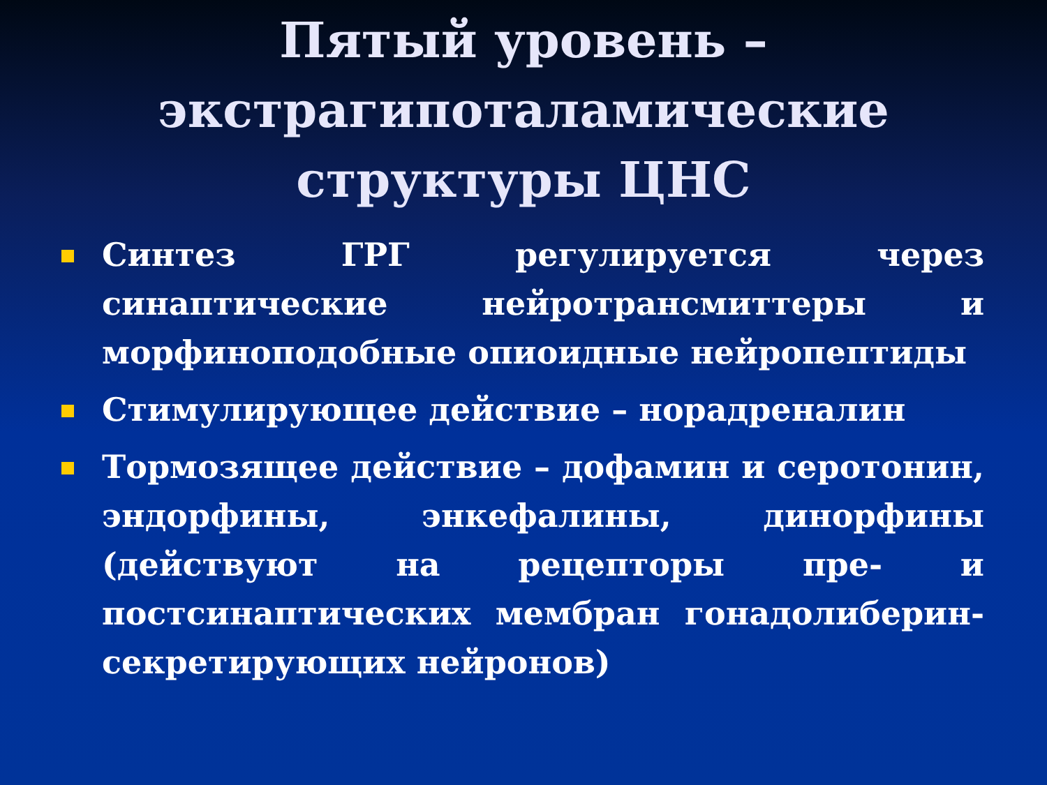Пятый уровень –
экстрагипоталамические
структуры ЦНС
Синтез ГРГ регулируется через синаптические нейротрансмиттеры и морфиноподобные опиоидные нейропептиды
Стимулирующее действие – норадреналин
Тормозящее действие – дофамин и серотонин, эндорфины, энкефалины, динорфины (действуют на рецепторы пре- и постсинаптических мембран гонадолиберин-секретирующих нейронов)